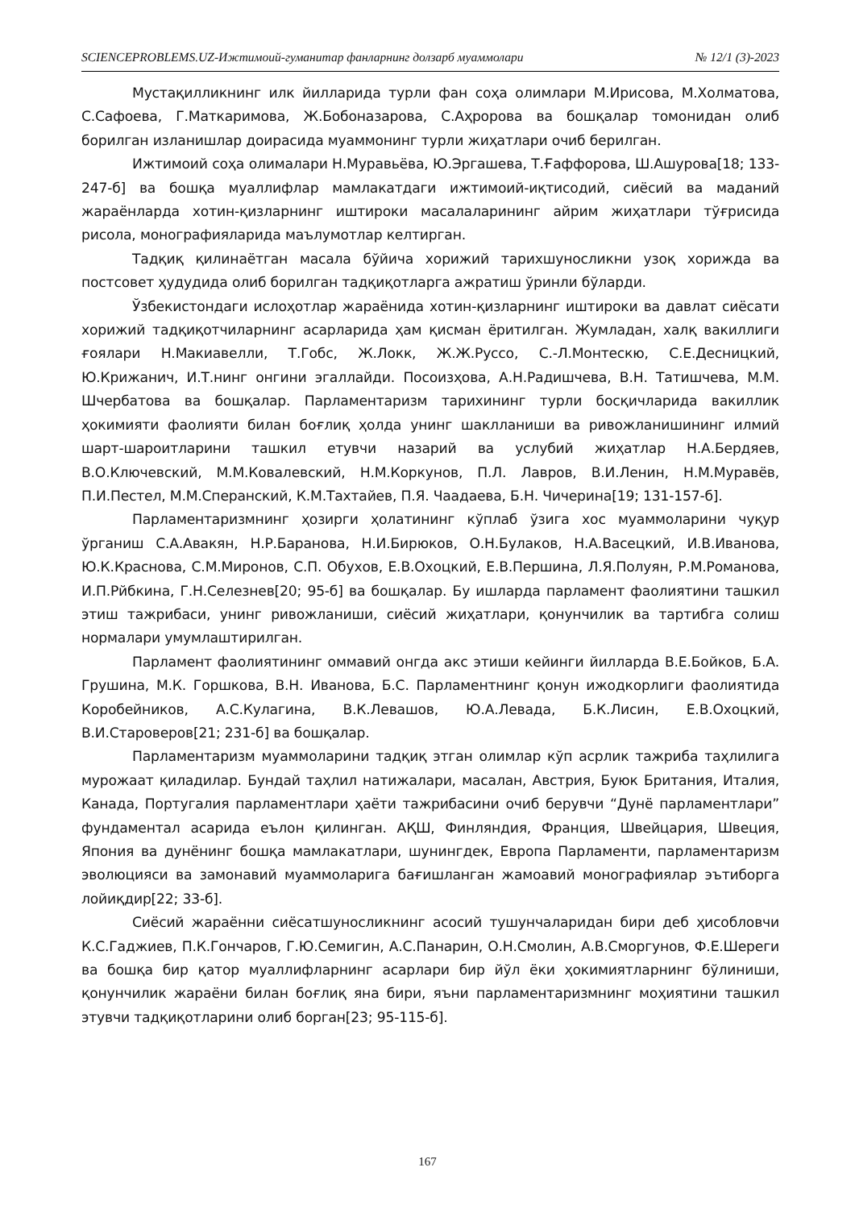SCIENCEPROBLEMS.UZ-Ижтимоий-гуманитар фанларнинг долзарб муаммолари № 12/1 (3)-2023
Мустақилликнинг илк йилларида турли фан соҳа олимлари М.Ирисова, М.Холматова, С.Сафоева, Г.Маткаримова, Ж.Бобоназарова, С.Аҳророва ва бошқалар томонидан олиб борилган изланишлар доирасида муаммонинг турли жиҳатлари очиб берилган.
Ижтимоий соҳа олималари Н.Муравьёва, Ю.Эргашева, Т.Ғаффорова, Ш.Ашурова[18; 133-247-б] ва бошқа муаллифлар мамлакатдаги ижтимоий-иқтисодий, сиёсий ва маданий жараёнларда хотин-қизларнинг иштироки масалаларининг айрим жиҳатлари тўғрисида рисола, монографияларида маълумотлар келтирган.
Тадқиқ қилинаётган масала бўйича хорижий тарихшуносликни узоқ хорижда ва постсовет ҳудудида олиб борилган тадқиқотларга ажратиш ўринли бўларди.
Ўзбекистондаги ислоҳотлар жараёнида хотин-қизларнинг иштироки ва давлат сиёсати хорижий тадқиқотчиларнинг асарларида ҳам қисман ёритилган. Жумладан, халқ вакиллиги ғоялари Н.Макиавелли, Т.Гобс, Ж.Локк, Ж.Ж.Руссо, С.-Л.Монтескю, С.Е.Десницкий, Ю.Крижанич, И.Т.нинг онгини эгаллайди. Посоизҳова, А.Н.Радишчева, В.Н. Татишчева, М.М. Шчербатова ва бошқалар. Парламентаризм тарихининг турли босқичларида вакиллик ҳокимияти фаолияти билан боғлиқ ҳолда унинг шаклланиши ва ривожланишининг илмий шарт-шароитларини ташкил етувчи назарий ва услубий жиҳатлар Н.А.Бердяев, В.О.Ключевский, М.М.Ковалевский, Н.М.Коркунов, П.Л. Лавров, В.И.Ленин, Н.М.Муравёв, П.И.Пестел, М.М.Сперанский, К.М.Тахтайев, П.Я. Чаадаева, Б.Н. Чичерина[19; 131-157-б].
Парламентаризмнинг ҳозирги ҳолатининг кўплаб ўзига хос муаммоларини чуқур ўрганиш С.А.Авакян, Н.Р.Баранова, Н.И.Бирюков, О.Н.Булаков, Н.А.Васецкий, И.В.Иванова, Ю.К.Краснова, С.М.Миронов, С.П. Обухов, Е.В.Охоцкий, Е.В.Першина, Л.Я.Полуян, Р.М.Романова, И.П.Рйбкина, Г.Н.Селезнев[20; 95-б] ва бошқалар. Бу ишларда парламент фаолиятини ташкил этиш тажрибаси, унинг ривожланиши, сиёсий жиҳатлари, қонунчилик ва тартибга солиш нормалари умумлаштирилган.
Парламент фаолиятининг оммавий онгда акс этиши кейинги йилларда В.Е.Бойков, Б.А. Грушина, М.К. Горшкова, В.Н. Иванова, Б.С. Парламентнинг қонун ижодкорлиги фаолиятида Коробейников, А.С.Кулагина, В.К.Левашов, Ю.А.Левада, Б.К.Лисин, Е.В.Охоцкий, В.И.Староверов[21; 231-б] ва бошқалар.
Парламентаризм муаммоларини тадқиқ этган олимлар кўп асрлик тажриба таҳлилига мурожаат қиладилар. Бундай таҳлил натижалари, масалан, Австрия, Буюк Британия, Италия, Канада, Португалия парламентлари ҳаёти тажрибасини очиб берувчи “Дунё парламентлари” фундаментал асарида еълон қилинган. АҚШ, Финляндия, Франция, Швейцария, Швеция, Япония ва дунёнинг бошқа мамлакатлари, шунингдек, Европа Парламенти, парламентаризм эволюцияси ва замонавий муаммоларига бағишланган жамоавий монографиялар эътиборга лойиқдир[22; 33-б].
Сиёсий жараённи сиёсатшуносликнинг асосий тушунчаларидан бири деб ҳисобловчи К.С.Гаджиев, П.К.Гончаров, Г.Ю.Семигин, А.С.Панарин, О.Н.Смолин, А.В.Сморгунов, Ф.Е.Шереги ва бошқа бир қатор муаллифларнинг асарлари бир йўл ёки ҳокимиятларнинг бўлиниши, қонунчилик жараёни билан боғлиқ яна бири, яъни парламентаризмнинг моҳиятини ташкил этувчи тадқиқотларини олиб борган[23; 95-115-б].
167